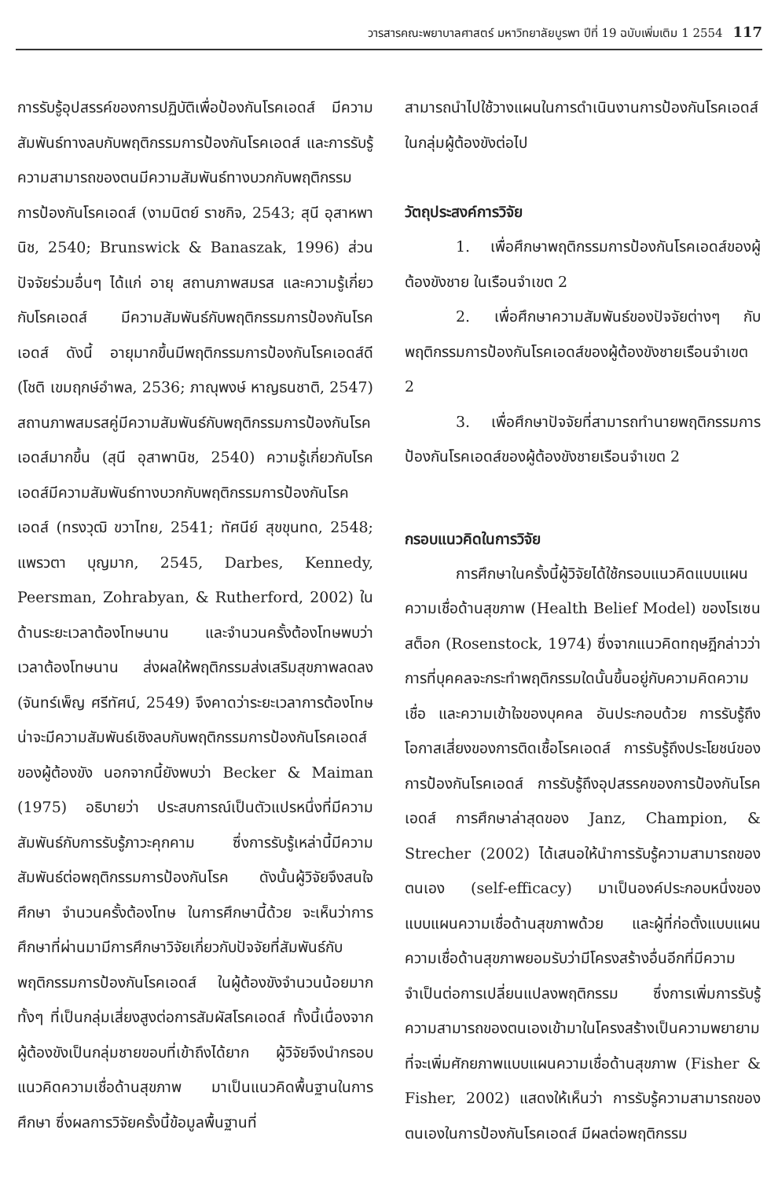วารสารคณะพยาบาลศาสตร์ มหาวิทยาลัยบูรพา ปีที่ 19 ฉบับเพิ่มเติม 1 2554 117
การรับรู้อุปสรรค์ของการปฏิบัติเพื่อป้องกันโรคเอดส์ มีความสัมพันธ์ทางลบกับพฤติกรรมการป้องกันโรคเอดส์ และการรับรู้ความสามารถของตนมีความสัมพันธ์ทางบวกกับพฤติกรรมการป้องกันโรคเอดส์ (งามนิตย์ ราชกิจ, 2543; สุนี อุสาหพานิช, 2540; Brunswick & Banaszak, 1996) ส่วนปัจจัยร่วมอื่นๆ ได้แก่ อายุ สถานภาพสมรส และความรู้เกี่ยวกับโรคเอดส์ มีความสัมพันธ์กับพฤติกรรมการป้องกันโรคเอดส์ ดังนี้ อายุมากขึ้นมีพฤติกรรมการป้องกันโรคเอดส์ดี (โชติ เขมฤกษ์อำพล, 2536; ภาณุพงษ์ หาญธนชาติ, 2547) สถานภาพสมรสคู่มีความสัมพันธ์กับพฤติกรรมการป้องกันโรคเอดส์มากขึ้น (สุนี อุสาพานิช, 2540) ความรู้เกี่ยวกับโรคเอดส์มีความสัมพันธ์ทางบวกกับพฤติกรรมการป้องกันโรคเอดส์ (ทรงวุฒิ ขวาไทย, 2541; ทัศนีย์ สุขขุนทด, 2548; แพรวตา บุญมาก, 2545, Darbes, Kennedy, Peersman, Zohrabyan, & Rutherford, 2002) ในด้านระยะเวลาต้องโทษนาน และจำนวนครั้งต้องโทษพบว่า เวลาต้องโทษนาน ส่งผลให้พฤติกรรมส่งเสริมสุขภาพลดลง (จันทร์เพ็ญ ศรีทัศน์, 2549) จึงคาดว่าระยะเวลาการต้องโทษน่าจะมีความสัมพันธ์เชิงลบกับพฤติกรรมการป้องกันโรคเอดส์ของผู้ต้องขัง นอกจากนี้ยังพบว่า Becker & Maiman (1975) อธิบายว่า ประสบการณ์เป็นตัวแปรหนึ่งที่มีความสัมพันธ์กับการรับรู้ภาวะคุกคาม ซึ่งการรับรู้เหล่านี้มีความสัมพันธ์ต่อพฤติกรรมการป้องกันโรค ดังนั้นผู้วิจัยจึงสนใจศึกษา จำนวนครั้งต้องโทษ ในการศึกษานี้ด้วย จะเห็นว่าการศึกษาที่ผ่านมามีการศึกษาวิจัยเกี่ยวกับปัจจัยที่สัมพันธ์กับพฤติกรรมการป้องกันโรคเอดส์ ในผู้ต้องขังจำนวนน้อยมากทั้งๆ ที่เป็นกลุ่มเสี่ยงสูงต่อการสัมผัสโรคเอดส์ ทั้งนี้เนื่องจากผู้ต้องขังเป็นกลุ่มชายขอบที่เข้าถึงได้ยาก ผู้วิจัยจึงนำกรอบแนวคิดความเชื่อด้านสุขภาพ มาเป็นแนวคิดพื้นฐานในการศึกษา ซึ่งผลการวิจัยครั้งนี้ข้อมูลพื้นฐานที่
สามารถนำไปใช้วางแผนในการดำเนินงานการป้องกันโรคเอดส์ในกลุ่มผู้ต้องขังต่อไป
วัตถุประสงค์การวิจัย
1. เพื่อศึกษาพฤติกรรมการป้องกันโรคเอดส์ของผู้ต้องขังชาย ในเรือนจำเขต 2
2. เพื่อศึกษาความสัมพันธ์ของปัจจัยต่างๆ กับพฤติกรรมการป้องกันโรคเอดส์ของผู้ต้องขังชายเรือนจำเขต 2
3. เพื่อศึกษาปัจจัยที่สามารถทำนายพฤติกรรมการป้องกันโรคเอดส์ของผู้ต้องขังชายเรือนจำเขต 2
กรอบแนวคิดในการวิจัย
การศึกษาในครั้งนี้ผู้วิจัยได้ใช้กรอบแนวคิดแบบแผนความเชื่อด้านสุขภาพ (Health Belief Model) ของโรเซนสต็อก (Rosenstock, 1974) ซึ่งจากแนวคิดทฤษฎีกล่าวว่า การที่บุคคลจะกระทำพฤติกรรมใดนั้นขึ้นอยู่กับความคิดความเชื่อ และความเข้าใจของบุคคล อันประกอบด้วย การรับรู้ถึงโอกาสเสี่ยงของการติดเชื้อโรคเอดส์ การรับรู้ถึงประโยชน์ของการป้องกันโรคเอดส์ การรับรู้ถึงอุปสรรคของการป้องกันโรคเอดส์ การศึกษาล่าสุดของ Janz, Champion, & Strecher (2002) ได้เสนอให้นำการรับรู้ความสามารถของตนเอง (self-efficacy) มาเป็นองค์ประกอบหนึ่งของแบบแผนความเชื่อด้านสุขภาพด้วย และผู้ที่ก่อตั้งแบบแผนความเชื่อด้านสุขภาพยอมรับว่ามีโครงสร้างอื่นอีกที่มีความจำเป็นต่อการเปลี่ยนแปลงพฤติกรรม ซึ่งการเพิ่มการรับรู้ความสามารถของตนเองเข้ามาในโครงสร้างเป็นความพยายามที่จะเพิ่มศักยภาพแบบแผนความเชื่อด้านสุขภาพ (Fisher & Fisher, 2002) แสดงให้เห็นว่า การรับรู้ความสามารถของตนเองในการป้องกันโรคเอดส์ มีผลต่อพฤติกรรม